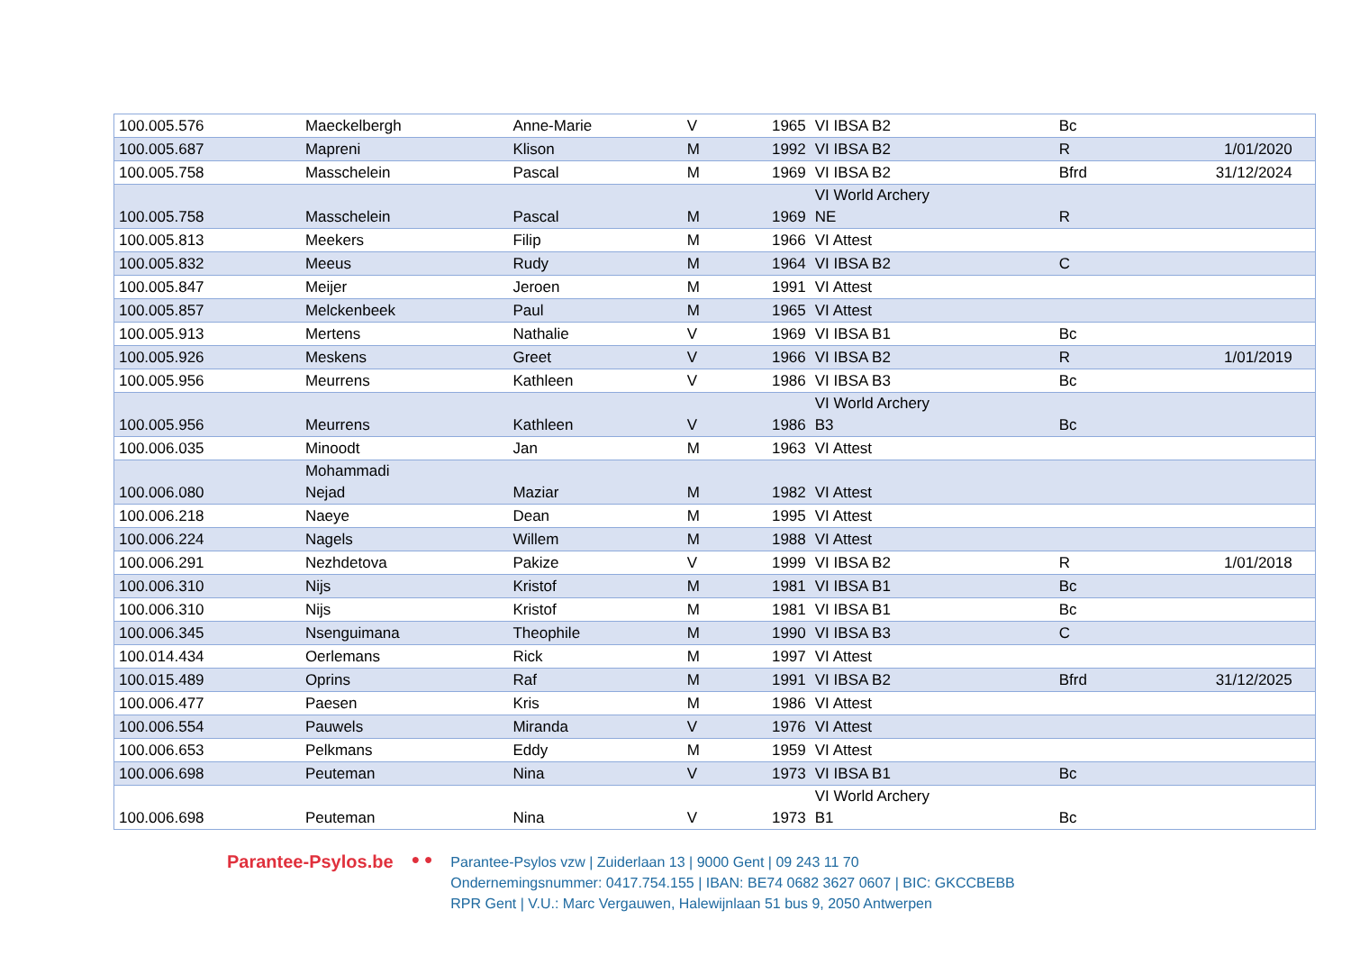| 100.005.576 | Maeckelbergh | Anne-Marie | V | 1965 | VI IBSA B2 | Bc | | |
| 100.005.687 | Mapreni | Klison | M | 1992 | VI IBSA B2 | R | 1/01/2020 | |
| 100.005.758 | Masschelein | Pascal | M | 1969 | VI IBSA B2 | Bfrd | 31/12/2024 | |
| 100.005.758 | Masschelein | Pascal | M | 1969 | VI World Archery NE | R | | |
| 100.005.813 | Meekers | Filip | M | 1966 | VI Attest | | | |
| 100.005.832 | Meeus | Rudy | M | 1964 | VI IBSA B2 | C | | |
| 100.005.847 | Meijer | Jeroen | M | 1991 | VI Attest | | | |
| 100.005.857 | Melckenbeek | Paul | M | 1965 | VI Attest | | | |
| 100.005.913 | Mertens | Nathalie | V | 1969 | VI IBSA B1 | Bc | | |
| 100.005.926 | Meskens | Greet | V | 1966 | VI IBSA B2 | R | 1/01/2019 | |
| 100.005.956 | Meurrens | Kathleen | V | 1986 | VI IBSA B3 | Bc | | |
| 100.005.956 | Meurrens | Kathleen | V | 1986 | VI World Archery B3 | Bc | | |
| 100.006.035 | Minoodt | Jan | M | 1963 | VI Attest | | | |
| 100.006.080 | Mohammadi Nejad | Maziar | M | 1982 | VI Attest | | | |
| 100.006.218 | Naeye | Dean | M | 1995 | VI Attest | | | |
| 100.006.224 | Nagels | Willem | M | 1988 | VI Attest | | | |
| 100.006.291 | Nezhdetova | Pakize | V | 1999 | VI IBSA B2 | R | 1/01/2018 | |
| 100.006.310 | Nijs | Kristof | M | 1981 | VI IBSA B1 | Bc | | |
| 100.006.310 | Nijs | Kristof | M | 1981 | VI IBSA B1 | Bc | | |
| 100.006.345 | Nsenguimana | Theophile | M | 1990 | VI IBSA B3 | C | | |
| 100.014.434 | Oerlemans | Rick | M | 1997 | VI Attest | | | |
| 100.015.489 | Oprins | Raf | M | 1991 | VI IBSA B2 | Bfrd | 31/12/2025 | |
| 100.006.477 | Paesen | Kris | M | 1986 | VI Attest | | | |
| 100.006.554 | Pauwels | Miranda | V | 1976 | VI Attest | | | |
| 100.006.653 | Pelkmans | Eddy | M | 1959 | VI Attest | | | |
| 100.006.698 | Peuteman | Nina | V | 1973 | VI IBSA B1 | Bc | | |
| 100.006.698 | Peuteman | Nina | V | 1973 | VI World Archery B1 | Bc | | |
Parantee-Psylos.be
● ●
Parantee-Psylos vzw | Zuiderlaan 13 | 9000 Gent | 09 243 11 70
Ondernemingsnummer: 0417.754.155 | IBAN: BE74 0682 3627 0607 | BIC: GKCCBEBB
RPR Gent | V.U.: Marc Vergauwen, Halewijnlaan 51 bus 9, 2050 Antwerpen